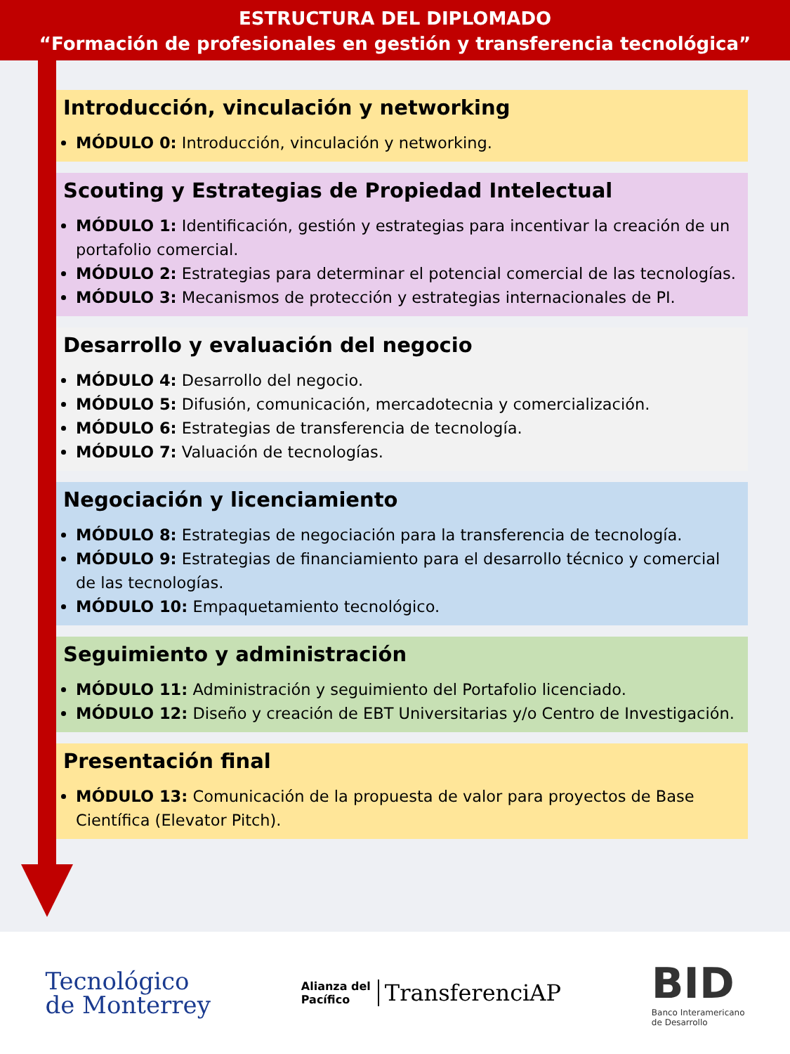ESTRUCTURA DEL DIPLOMADO
“Formación de profesionales en gestión y transferencia tecnológica”
Introducción, vinculación y networking
MÓDULO 0: Introducción, vinculación y networking.
Scouting y Estrategias de Propiedad Intelectual
MÓDULO 1: Identificación, gestión y estrategias para incentivar la creación de un portafolio comercial.
MÓDULO 2: Estrategias para determinar el potencial comercial de las tecnologías.
MÓDULO 3: Mecanismos de protección y estrategias internacionales de PI.
Desarrollo y evaluación del negocio
MÓDULO 4: Desarrollo del negocio.
MÓDULO 5: Difusión, comunicación, mercadotecnia y comercialización.
MÓDULO 6: Estrategias de transferencia de tecnología.
MÓDULO 7: Valuación de tecnologías.
Negociación y licenciamiento
MÓDULO 8: Estrategias de negociación para la transferencia de tecnología.
MÓDULO 9: Estrategias de financiamiento para el desarrollo técnico y comercial de las tecnologías.
MÓDULO 10: Empaquetamiento tecnológico.
Seguimiento y administración
MÓDULO 11: Administración y seguimiento del Portafolio licenciado.
MÓDULO 12: Diseño y creación de EBT Universitarias y/o Centro de Investigación.
Presentación final
MÓDULO 13: Comunicación de la propuesta de valor para proyectos de Base Científica (Elevator Pitch).
Tecnológico
de Monterrey
Alianza del
Pacífico
TransferenciAP
BID
Banco Interamericano
de Desarrollo